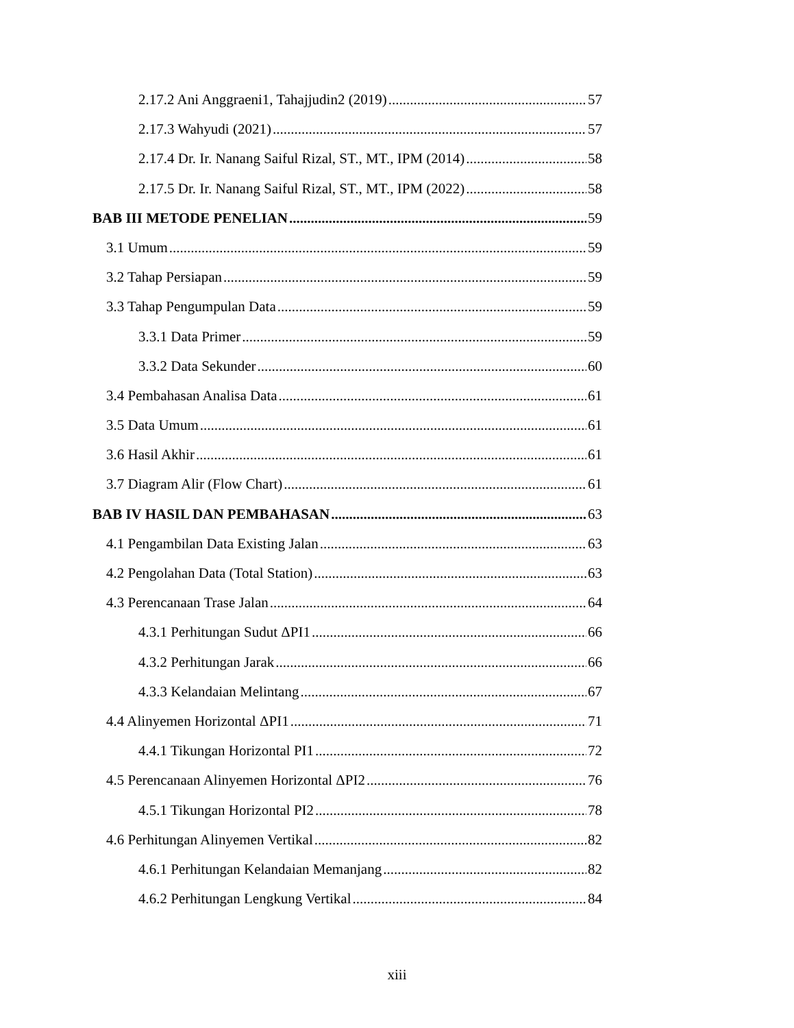2.17.2 Ani Anggraeni1, Tahajjudin2 (2019) 57
2.17.3 Wahyudi (2021) 57
2.17.4 Dr. Ir. Nanang Saiful Rizal, ST., MT., IPM (2014) 58
2.17.5 Dr. Ir. Nanang Saiful Rizal, ST., MT., IPM (2022) 58
BAB III METODE PENELIAN 59
3.1 Umum 59
3.2 Tahap Persiapan 59
3.3 Tahap Pengumpulan Data 59
3.3.1 Data Primer 59
3.3.2 Data Sekunder 60
3.4 Pembahasan Analisa Data 61
3.5 Data Umum 61
3.6 Hasil Akhir 61
3.7 Diagram Alir (Flow Chart) 61
BAB IV HASIL DAN PEMBAHASAN 63
4.1 Pengambilan Data Existing Jalan 63
4.2 Pengolahan Data (Total Station) 63
4.3 Perencanaan Trase Jalan 64
4.3.1 Perhitungan Sudut ΔPI1 66
4.3.2 Perhitungan Jarak 66
4.3.3 Kelandaian Melintang 67
4.4 Alinyemen Horizontal ΔPI1 71
4.4.1 Tikungan Horizontal PI1 72
4.5 Perencanaan Alinyemen Horizontal ΔPI2 76
4.5.1 Tikungan Horizontal PI2 78
4.6 Perhitungan Alinyemen Vertikal 82
4.6.1 Perhitungan Kelandaian Memanjang 82
4.6.2 Perhitungan Lengkung Vertikal 84
xiii